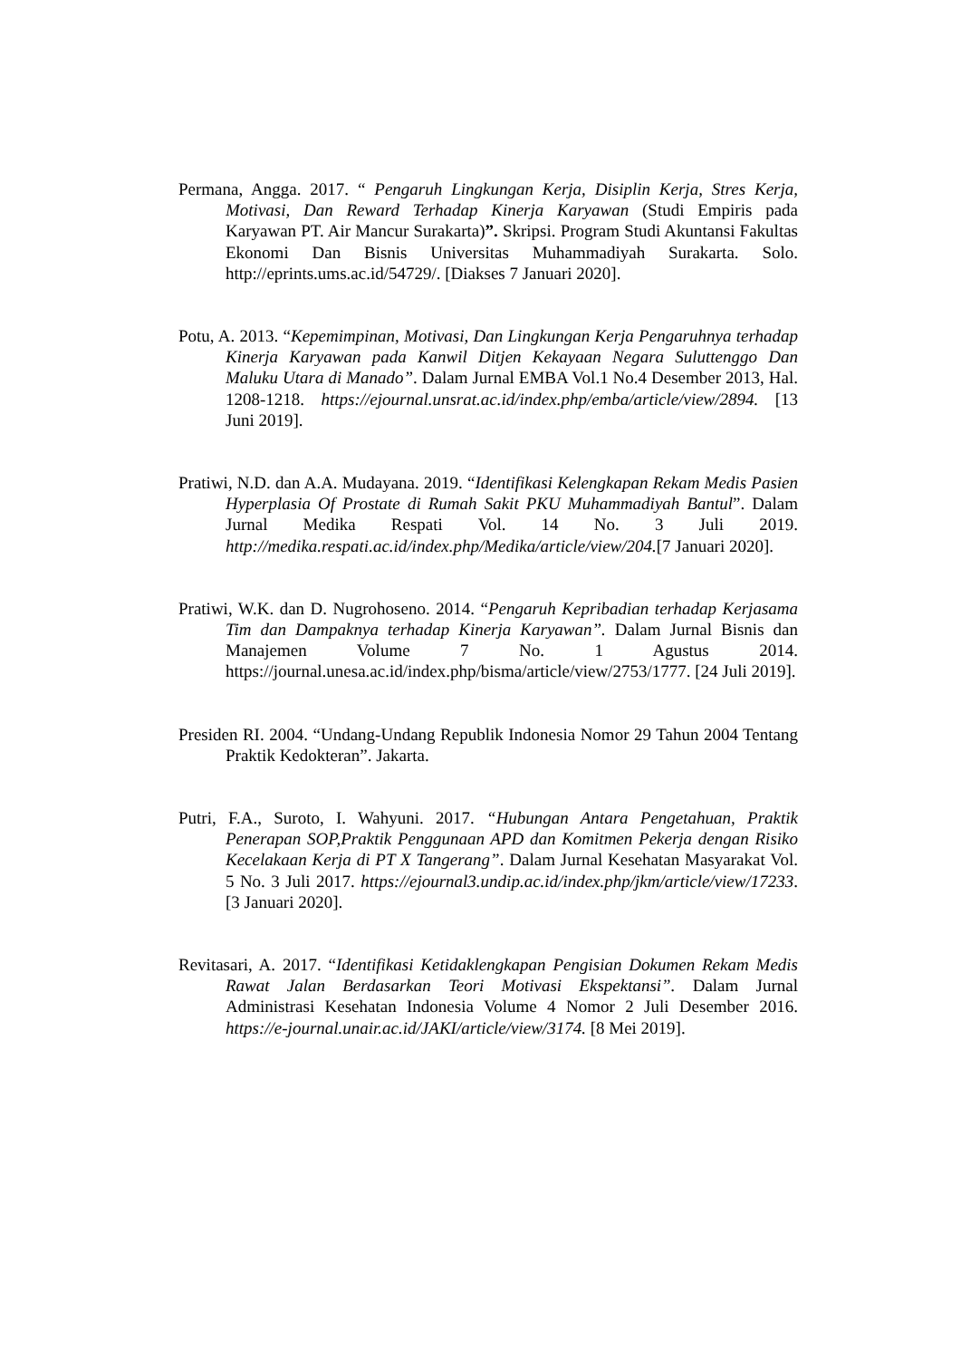Permana, Angga. 2017. “ Pengaruh Lingkungan Kerja, Disiplin Kerja, Stres Kerja, Motivasi, Dan Reward Terhadap Kinerja Karyawan (Studi Empiris pada Karyawan PT. Air Mancur Surakarta)”. Skripsi. Program Studi Akuntansi Fakultas Ekonomi Dan Bisnis Universitas Muhammadiyah Surakarta. Solo. http://eprints.ums.ac.id/54729/. [Diakses 7 Januari 2020].
Potu, A. 2013. “Kepemimpinan, Motivasi, Dan Lingkungan Kerja Pengaruhnya terhadap Kinerja Karyawan pada Kanwil Ditjen Kekayaan Negara Suluttenggo Dan Maluku Utara di Manado”. Dalam Jurnal EMBA Vol.1 No.4 Desember 2013, Hal. 1208-1218. https://ejournal.unsrat.ac.id/index.php/emba/article/view/2894. [13 Juni 2019].
Pratiwi, N.D. dan A.A. Mudayana. 2019. “Identifikasi Kelengkapan Rekam Medis Pasien Hyperplasia Of Prostate di Rumah Sakit PKU Muhammadiyah Bantul”. Dalam Jurnal Medika Respati Vol. 14 No. 3 Juli 2019. http://medika.respati.ac.id/index.php/Medika/article/view/204.[7 Januari 2020].
Pratiwi, W.K. dan D. Nugrohoseno. 2014. “Pengaruh Kepribadian terhadap Kerjasama Tim dan Dampaknya terhadap Kinerja Karyawan”. Dalam Jurnal Bisnis dan Manajemen Volume 7 No. 1 Agustus 2014. https://journal.unesa.ac.id/index.php/bisma/article/view/2753/1777. [24 Juli 2019].
Presiden RI. 2004. “Undang-Undang Republik Indonesia Nomor 29 Tahun 2004 Tentang Praktik Kedokteran”. Jakarta.
Putri, F.A., Suroto, I. Wahyuni. 2017. “Hubungan Antara Pengetahuan, Praktik Penerapan SOP,Praktik Penggunaan APD dan Komitmen Pekerja dengan Risiko Kecelakaan Kerja di PT X Tangerang”. Dalam Jurnal Kesehatan Masyarakat Vol. 5 No. 3 Juli 2017. https://ejournal3.undip.ac.id/index.php/jkm/article/view/17233. [3 Januari 2020].
Revitasari, A. 2017. “Identifikasi Ketidaklengkapan Pengisian Dokumen Rekam Medis Rawat Jalan Berdasarkan Teori Motivasi Ekspektansi”. Dalam Jurnal Administrasi Kesehatan Indonesia Volume 4 Nomor 2 Juli Desember 2016. https://e-journal.unair.ac.id/JAKI/article/view/3174. [8 Mei 2019].